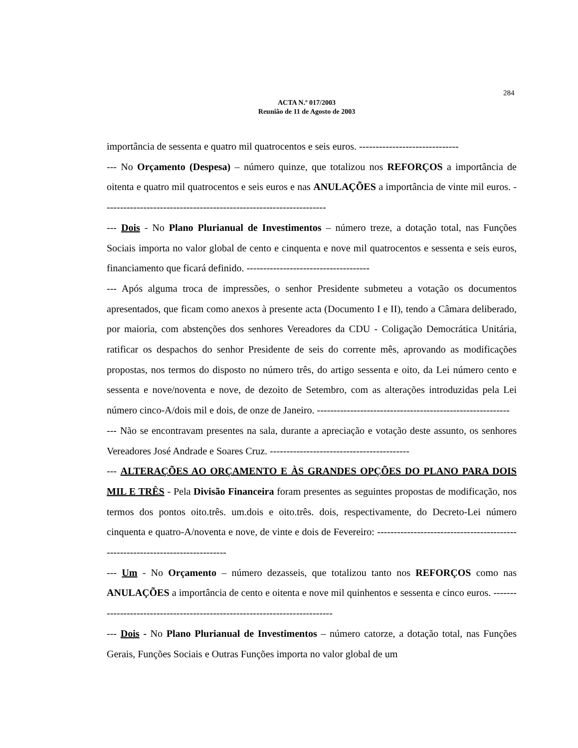284
ACTA N.º 017/2003
Reunião de 11 de Agosto de 2003
importância de sessenta e quatro mil quatrocentos e seis euros. ------------------------------
--- No Orçamento (Despesa) – número quinze, que totalizou nos REFORÇOS a importância de oitenta e quatro mil quatrocentos e seis euros e nas ANULAÇÕES a importância de vinte mil euros. -------------------------------------------------------------------
--- Dois - No Plano Plurianual de Investimentos – número treze, a dotação total, nas Funções Sociais importa no valor global de cento e cinquenta e nove mil quatrocentos e sessenta e seis euros, financiamento que ficará definido. -------------------------------------
--- Após alguma troca de impressões, o senhor Presidente submeteu a votação os documentos apresentados, que ficam como anexos à presente acta (Documento I e II), tendo a Câmara deliberado, por maioria, com abstenções dos senhores Vereadores da CDU - Coligação Democrática Unitária, ratificar os despachos do senhor Presidente de seis do corrente mês, aprovando as modificações propostas, nos termos do disposto no número três, do artigo sessenta e oito, da Lei número cento e sessenta e nove/noventa e nove, de dezoito de Setembro, com as alterações introduzidas pela Lei número cinco-A/dois mil e dois, de onze de Janeiro. ----------------------------------------------------------
--- Não se encontravam presentes na sala, durante a apreciação e votação deste assunto, os senhores Vereadores José Andrade e Soares Cruz. ------------------------------------------
--- ALTERAÇÕES AO ORÇAMENTO E ÀS GRANDES OPÇÕES DO PLANO PARA DOIS MIL E TRÊS - Pela Divisão Financeira foram presentes as seguintes propostas de modificação, nos termos dos pontos oito.três. um.dois e oito.três. dois, respectivamente, do Decreto-Lei número cinquenta e quatro-A/noventa e nove, de vinte e dois de Fevereiro: ------------------------------------------------------------------------------
--- Um - No Orçamento – número dezasseis, que totalizou tanto nos REFORÇOS como nas ANULAÇÕES a importância de cento e oitenta e nove mil quinhentos e sessenta e cinco euros. ---------------------------------------------------------------------------
--- Dois - No Plano Plurianual de Investimentos – número catorze, a dotação total, nas Funções Gerais, Funções Sociais e Outras Funções importa no valor global de um